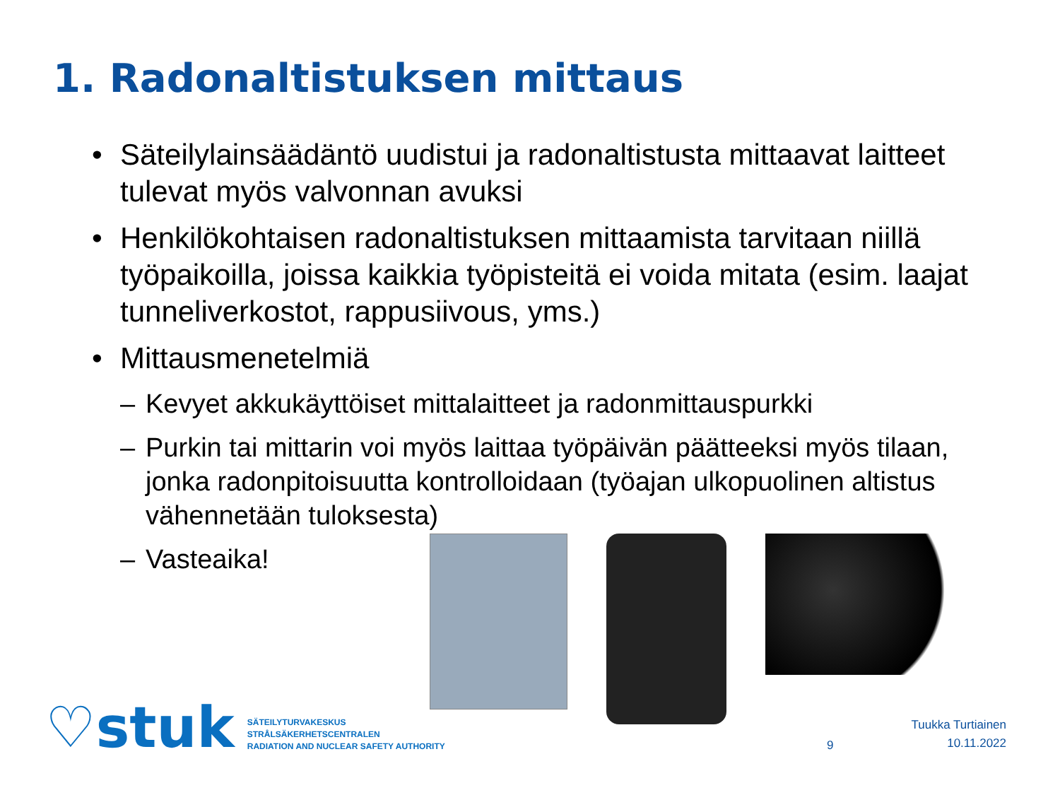1. Radonaltistuksen mittaus
• Säteilylainsäädäntö uudistui ja radonaltistusta mittaavat laitteet tulevat myös valvonnan avuksi
• Henkilökohtaisen radonaltistuksen mittaamista tarvitaan niillä työpaikoilla, joissa kaikkia työpisteitä ei voida mitata (esim. laajat tunneliverkostot, rappusiivous, yms.)
• Mittausmenetelmiä
– Kevyet akkukäyttöiset mittalaitteet ja radonmittauspurkki
– Purkin tai mittarin voi myös laittaa työpäivän päätteeksi myös tilaan, jonka radonpitoisuutta kontrolloidaan (työajan ulkopuolinen altistus vähennetään tuloksesta)
– Vasteaika!
♡stuk
SÄTEILYTURVAKESKUS
STRÅLSÄKERHETSCENTRALEN
RADIATION AND NUCLEAR SAFETY AUTHORITY
9
Tuukka Turtiainen
10.11.2022